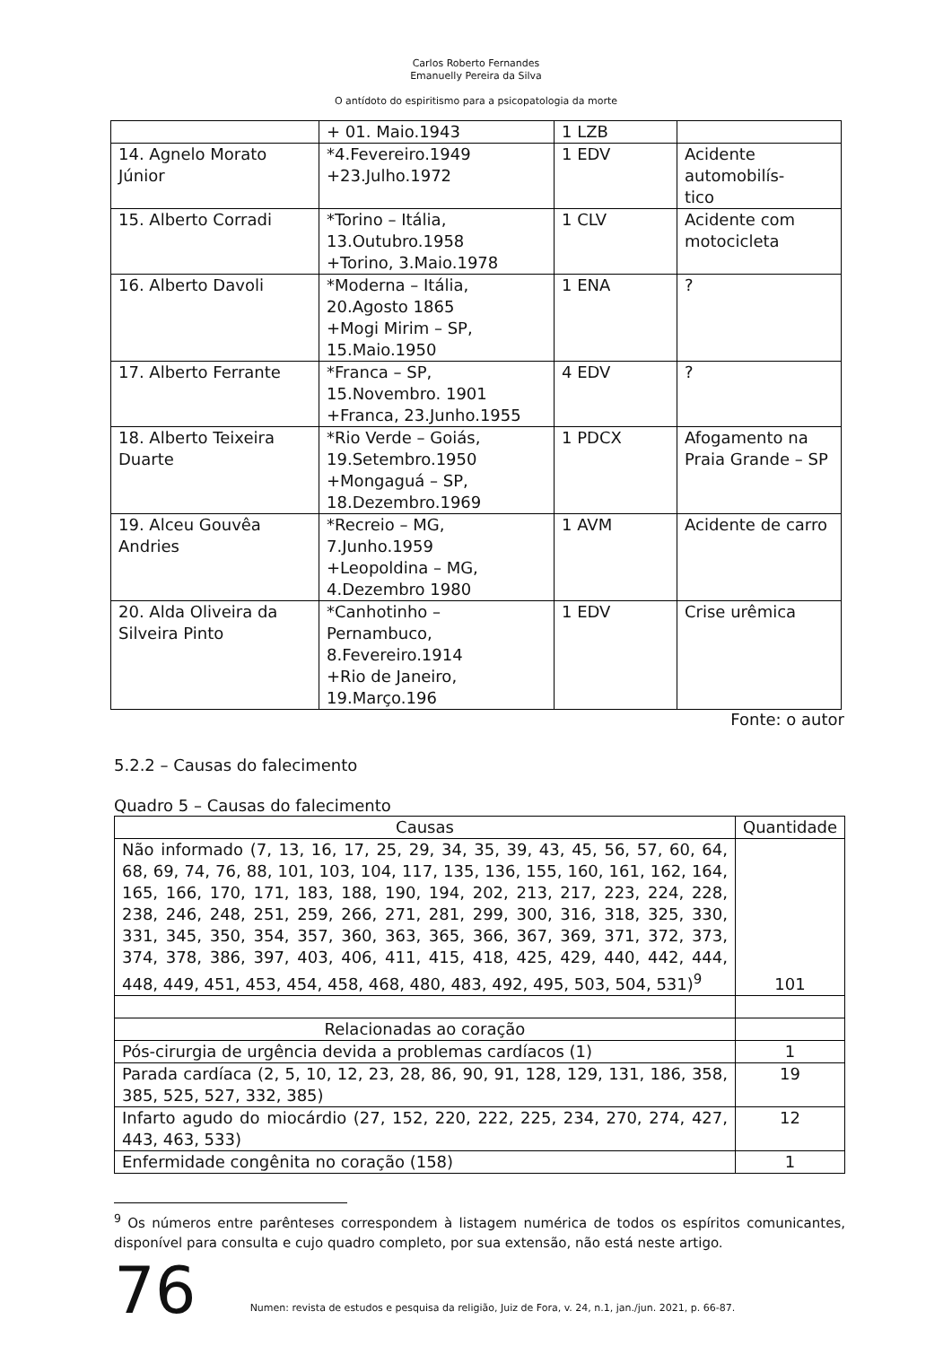Carlos Roberto Fernandes
Emanuelly Pereira da Silva
O antídoto do espiritismo para a psicopatologia da morte
| | + 01. Maio.1943 | 1 LZB | |
| 14. Agnelo Morato Júnior | *4.Fevereiro.1949 +23.Julho.1972 | 1 EDV | Acidente automobilís- tico |
| 15. Alberto Corradi | *Torino – Itália, 13.Outubro.1958 +Torino, 3.Maio.1978 | 1 CLV | Acidente com motocicleta |
| 16. Alberto Davoli | *Moderna – Itália, 20.Agosto 1865 +Mogi Mirim – SP, 15.Maio.1950 | 1 ENA | ? |
| 17. Alberto Ferrante | *Franca – SP, 15.Novembro. 1901 +Franca, 23.Junho.1955 | 4 EDV | ? |
| 18. Alberto Teixeira Duarte | *Rio Verde – Goiás, 19.Setembro.1950 +Mongaguá – SP, 18.Dezembro.1969 | 1 PDCX | Afogamento na Praia Grande – SP |
| 19. Alceu Gouvêa Andries | *Recreio – MG, 7.Junho.1959 +Leopoldina – MG, 4.Dezembro 1980 | 1 AVM | Acidente de carro |
| 20. Alda Oliveira da Silveira Pinto | *Canhotinho – Pernambuco, 8.Fevereiro.1914 +Rio de Janeiro, 19.Março.196 | 1 EDV | Crise urêmica |
Fonte: o autor
5.2.2 – Causas do falecimento
Quadro 5 – Causas do falecimento
| Causas | Quantidade |
| --- | --- |
| Não informado (7, 13, 16, 17, 25, 29, 34, 35, 39, 43, 45, 56, 57, 60, 64, 68, 69, 74, 76, 88, 101, 103, 104, 117, 135, 136, 155, 160, 161, 162, 164, 165, 166, 170, 171, 183, 188, 190, 194, 202, 213, 217, 223, 224, 228, 238, 246, 248, 251, 259, 266, 271, 281, 299, 300, 316, 318, 325, 330, 331, 345, 350, 354, 357, 360, 363, 365, 366, 367, 369, 371, 372, 373, 374, 378, 386, 397, 403, 406, 411, 415, 418, 425, 429, 440, 442, 444, 448, 449, 451, 453, 454, 458, 468, 480, 483, 492, 495, 503, 504, 531)<sup>9</sup> | 101 |
| Relacionadas ao coração | |
| Pós-cirurgia de urgência devida a problemas cardíacos (1) | 1 |
| Parada cardíaca (2, 5, 10, 12, 23, 28, 86, 90, 91, 128, 129, 131, 186, 358, 385, 525, 527, 332, 385) | 19 |
| Infarto agudo do miocárdio (27, 152, 220, 222, 225, 234, 270, 274, 427, 443, 463, 533) | 12 |
| Enfermidade congênita no coração (158) | 1 |
<sup>9</sup> Os números entre parênteses correspondem à listagem numérica de todos os espíritos comunicantes, disponível para consulta e cujo quadro completo, por sua extensão, não está neste artigo.
76 Numen: revista de estudos e pesquisa da religião, Juiz de Fora, v. 24, n.1, jan./jun. 2021, p. 66-87.